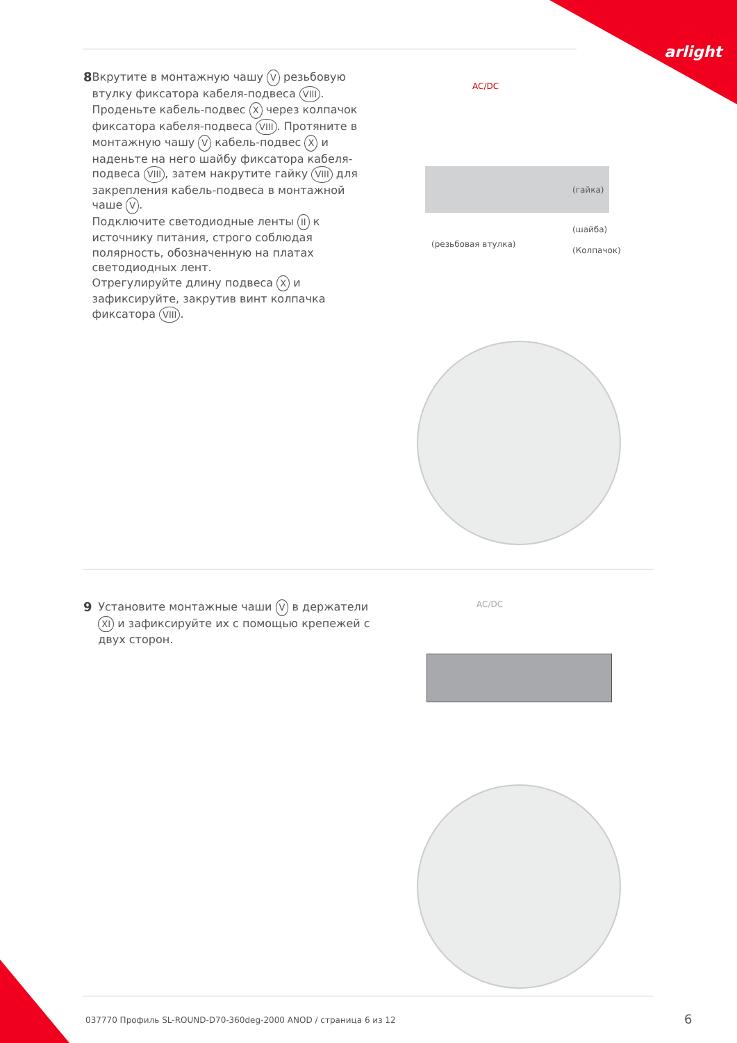arlight
8
Вкрутите в монтажную чашу V резьбовую втулку фиксатора кабеля-подвеса VIII. Проденьте кабель-подвес X через колпачок фиксатора кабеля-подвеса VIII. Протяните в монтажную чашу V кабель-подвес X и наденьте на него шайбу фиксатора кабеля-подвеса VIII, затем накрутите гайку VIII для закрепления кабель-подвеса в монтажной чаше V.
Подключите светодиодные ленты II к источнику питания, строго соблюдая полярность, обозначенную на платах светодиодных лент.
Отрегулируйте длину подвеса X и зафиксируйте, закрутив винт колпачка фиксатора VIII.
AC/DC
(гайка)
(шайба)
(резьбовая втулка)
(Колпачок)
9
Установите монтажные чаши V в держатели XI и зафиксируйте их с помощью крепежей с двух сторон.
AC/DC
037770 Профиль SL-ROUND-D70-360deg-2000 ANOD / страница 6 из 12
6